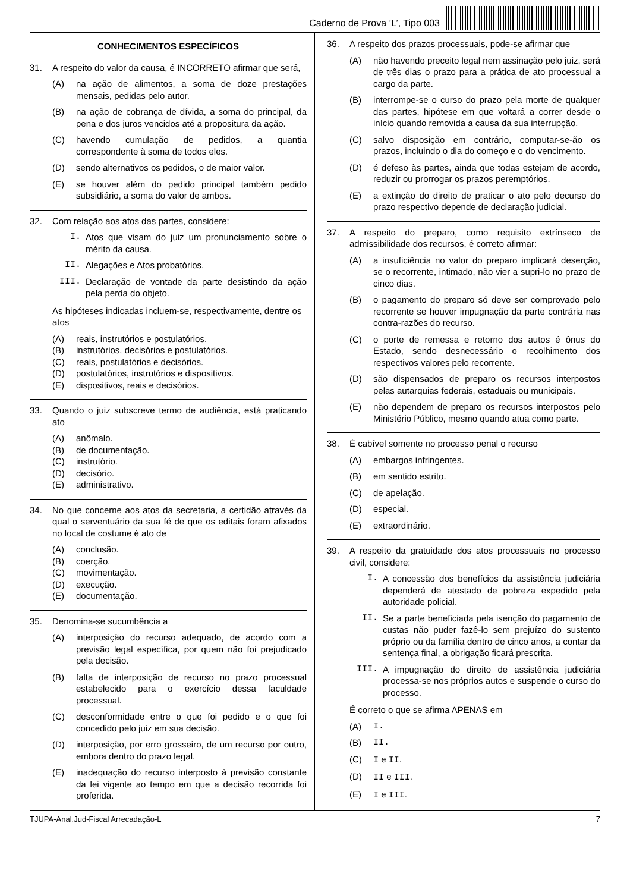Caderno de Prova ’L’, Tipo 003
CONHECIMENTOS ESPECÍFICOS
31. A respeito do valor da causa, é INCORRETO afirmar que será,
(A) na ação de alimentos, a soma de doze prestações mensais, pedidas pelo autor.
(B) na ação de cobrança de dívida, a soma do principal, da pena e dos juros vencidos até a propositura da ação.
(C) havendo cumulação de pedidos, a quantia correspondente à soma de todos eles.
(D) sendo alternativos os pedidos, o de maior valor.
(E) se houver além do pedido principal também pedido subsidiário, a soma do valor de ambos.
32. Com relação aos atos das partes, considere:
I. Atos que visam do juiz um pronunciamento sobre o mérito da causa.
II. Alegações e Atos probatórios.
III. Declaração de vontade da parte desistindo da ação pela perda do objeto.
As hipóteses indicadas incluem-se, respectivamente, dentre os atos
(A) reais, instrutórios e postulatórios.
(B) instrutórios, decisórios e postulatórios.
(C) reais, postulatórios e decisórios.
(D) postulatórios, instrutórios e dispositivos.
(E) dispositivos, reais e decisórios.
33. Quando o juiz subscreve termo de audiência, está praticando ato
(A) anômalo.
(B) de documentação.
(C) instrutório.
(D) decisório.
(E) administrativo.
34. No que concerne aos atos da secretaria, a certidão através da qual o serventuário da sua fé de que os editais foram afixados no local de costume é ato de
(A) conclusão.
(B) coerção.
(C) movimentação.
(D) execução.
(E) documentação.
35. Denomina-se sucumbência a
(A) interposição do recurso adequado, de acordo com a previsão legal específica, por quem não foi prejudicado pela decisão.
(B) falta de interposição de recurso no prazo processual estabelecido para o exercício dessa faculdade processual.
(C) desconformidade entre o que foi pedido e o que foi concedido pelo juiz em sua decisão.
(D) interposição, por erro grosseiro, de um recurso por outro, embora dentro do prazo legal.
(E) inadequação do recurso interposto à previsão constante da lei vigente ao tempo em que a decisão recorrida foi proferida.
36. A respeito dos prazos processuais, pode-se afirmar que
(A) não havendo preceito legal nem assinação pelo juiz, será de três dias o prazo para a prática de ato processual a cargo da parte.
(B) interrompe-se o curso do prazo pela morte de qualquer das partes, hipótese em que voltará a correr desde o início quando removida a causa da sua interrupção.
(C) salvo disposição em contrário, computar-se-ão os prazos, incluindo o dia do começo e o do vencimento.
(D) é defeso às partes, ainda que todas estejam de acordo, reduzir ou prorrogar os prazos peremptórios.
(E) a extinção do direito de praticar o ato pelo decurso do prazo respectivo depende de declaração judicial.
37. A respeito do preparo, como requisito extrínseco de admissibilidade dos recursos, é correto afirmar:
(A) a insuficiência no valor do preparo implicará deserção, se o recorrente, intimado, não vier a supri-lo no prazo de cinco dias.
(B) o pagamento do preparo só deve ser comprovado pelo recorrente se houver impugnação da parte contrária nas contra-razões do recurso.
(C) o porte de remessa e retorno dos autos é ônus do Estado, sendo desnecessário o recolhimento dos respectivos valores pelo recorrente.
(D) são dispensados de preparo os recursos interpostos pelas autarquias federais, estaduais ou municipais.
(E) não dependem de preparo os recursos interpostos pelo Ministério Público, mesmo quando atua como parte.
38. É cabível somente no processo penal o recurso
(A) embargos infringentes.
(B) em sentido estrito.
(C) de apelação.
(D) especial.
(E) extraordinário.
39. A respeito da gratuidade dos atos processuais no processo civil, considere:
I. A concessão dos benefícios da assistência judiciária dependerá de atestado de pobreza expedido pela autoridade policial.
II. Se a parte beneficiada pela isenção do pagamento de custas não puder fazê-lo sem prejuízo do sustento próprio ou da família dentro de cinco anos, a contar da sentença final, a obrigação ficará prescrita.
III. A impugnação do direito de assistência judiciária processa-se nos próprios autos e suspende o curso do processo.
É correto o que se afirma APENAS em
(A) I.
(B) II.
(C) I e II.
(D) II e III.
(E) I e III.
TJUPA-Anal.Jud-Fiscal Arrecadação-L 7